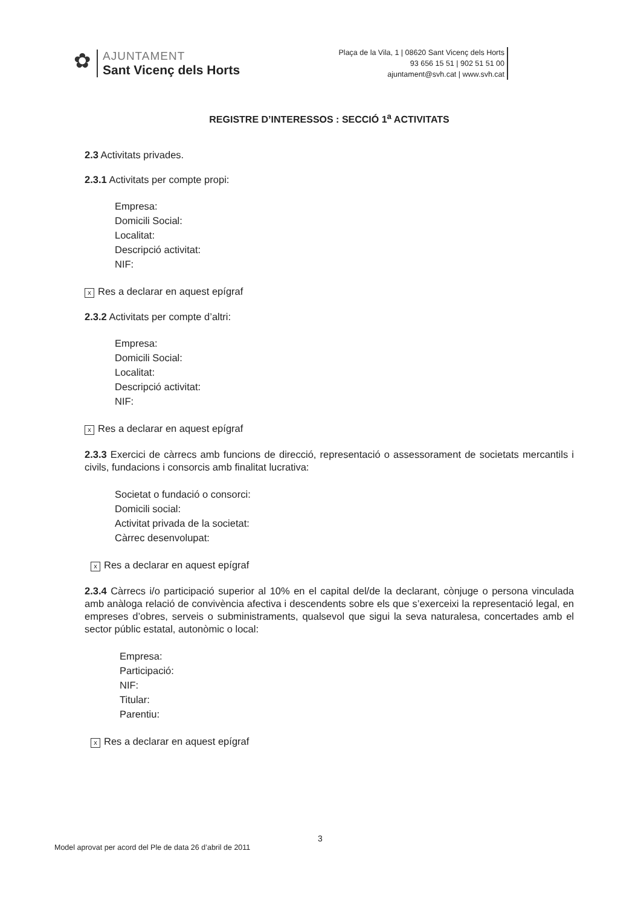✿
AJUNTAMENT
Sant Vicenç dels Horts
Plaça de la Vila, 1 | 08620 Sant Vicenç dels Horts
93 656 15 51 | 902 51 51 00
ajuntament@svh.cat | www.svh.cat
REGISTRE D’INTERESSOS : SECCIÓ 1<sup>a</sup> ACTIVITATS
2.3 Activitats privades.
2.3.1 Activitats per compte propi:
Empresa:
Domicili Social:
Localitat:
Descripció activitat:
NIF:
x Res a declarar en aquest epígraf
2.3.2 Activitats per compte d’altri:
Empresa:
Domicili Social:
Localitat:
Descripció activitat:
NIF:
x Res a declarar en aquest epígraf
2.3.3 Exercici de càrrecs amb funcions de direcció, representació o assessorament de societats mercantils i civils, fundacions i consorcis amb finalitat lucrativa:
Societat o fundació o consorci:
Domicili social:
Activitat privada de la societat:
Càrrec desenvolupat:
x Res a declarar en aquest epígraf
2.3.4 Càrrecs i/o participació superior al 10% en el capital del/de la declarant, cònjuge o persona vinculada amb anàloga relació de convivència afectiva i descendents sobre els que s’exerceixi la representació legal, en empreses d’obres, serveis o subministraments, qualsevol que sigui la seva naturalesa, concertades amb el sector públic estatal, autonòmic o local:
Empresa:
Participació:
NIF:
Titular:
Parentiu:
x Res a declarar en aquest epígraf
3
Model aprovat per acord del Ple de data 26 d’abril de 2011